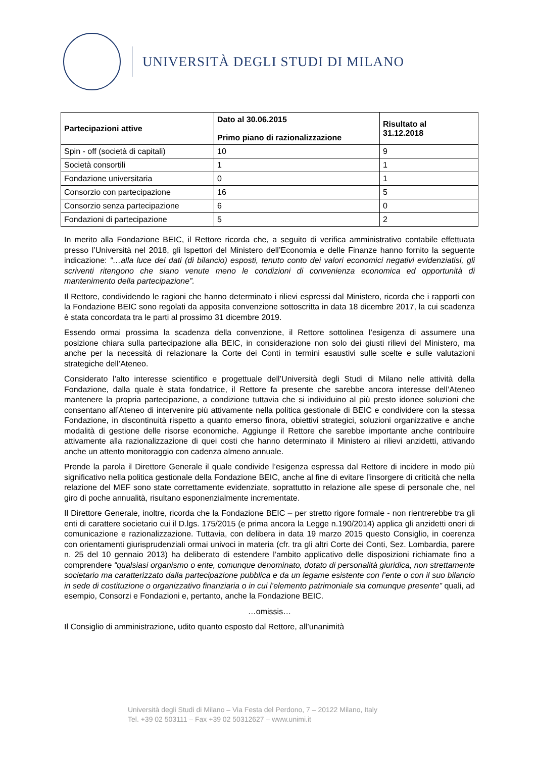UNIVERSITÀ DEGLI STUDI DI MILANO
| Partecipazioni attive | Dato al 30.06.2015 Primo piano di razionalizzazione | Risultato al 31.12.2018 |
| --- | --- | --- |
| Spin - off (società di capitali) | 10 | 9 |
| Società consortili | 1 | 1 |
| Fondazione universitaria | 0 | 1 |
| Consorzio con partecipazione | 16 | 5 |
| Consorzio senza partecipazione | 6 | 0 |
| Fondazioni di partecipazione | 5 | 2 |
In merito alla Fondazione BEIC, il Rettore ricorda che, a seguito di verifica amministrativo contabile effettuata presso l’Università nel 2018, gli Ispettori del Ministero dell’Economia e delle Finanze hanno fornito la seguente indicazione: “…alla luce dei dati (di bilancio) esposti, tenuto conto dei valori economici negativi evidenziatisi, gli scriventi ritengono che siano venute meno le condizioni di convenienza economica ed opportunità di mantenimento della partecipazione”.
Il Rettore, condividendo le ragioni che hanno determinato i rilievi espressi dal Ministero, ricorda che i rapporti con la Fondazione BEIC sono regolati da apposita convenzione sottoscritta in data 18 dicembre 2017, la cui scadenza è stata concordata tra le parti al prossimo 31 dicembre 2019.
Essendo ormai prossima la scadenza della convenzione, il Rettore sottolinea l’esigenza di assumere una posizione chiara sulla partecipazione alla BEIC, in considerazione non solo dei giusti rilievi del Ministero, ma anche per la necessità di relazionare la Corte dei Conti in termini esaustivi sulle scelte e sulle valutazioni strategiche dell’Ateneo.
Considerato l’alto interesse scientifico e progettuale dell’Università degli Studi di Milano nelle attività della Fondazione, dalla quale è stata fondatrice, il Rettore fa presente che sarebbe ancora interesse dell’Ateneo mantenere la propria partecipazione, a condizione tuttavia che si individuino al più presto idonee soluzioni che consentano all’Ateneo di intervenire più attivamente nella politica gestionale di BEIC e condividere con la stessa Fondazione, in discontinuità rispetto a quanto emerso finora, obiettivi strategici, soluzioni organizzative e anche modalità di gestione delle risorse economiche. Aggiunge il Rettore che sarebbe importante anche contribuire attivamente alla razionalizzazione di quei costi che hanno determinato il Ministero ai rilievi anzidetti, attivando anche un attento monitoraggio con cadenza almeno annuale.
Prende la parola il Direttore Generale il quale condivide l’esigenza espressa dal Rettore di incidere in modo più significativo nella politica gestionale della Fondazione BEIC, anche al fine di evitare l’insorgere di criticità che nella relazione del MEF sono state correttamente evidenziate, soprattutto in relazione alle spese di personale che, nel giro di poche annualità, risultano esponenzialmente incrementate.
Il Direttore Generale, inoltre, ricorda che la Fondazione BEIC – per stretto rigore formale - non rientrerebbe tra gli enti di carattere societario cui il D.lgs. 175/2015 (e prima ancora la Legge n.190/2014) applica gli anzidetti oneri di comunicazione e razionalizzazione. Tuttavia, con delibera in data 19 marzo 2015 questo Consiglio, in coerenza con orientamenti giurisprudenziali ormai univoci in materia (cfr. tra gli altri Corte dei Conti, Sez. Lombardia, parere n. 25 del 10 gennaio 2013) ha deliberato di estendere l’ambito applicativo delle disposizioni richiamate fino a comprendere “qualsiasi organismo o ente, comunque denominato, dotato di personalità giuridica, non strettamente societario ma caratterizzato dalla partecipazione pubblica e da un legame esistente con l’ente o con il suo bilancio in sede di costituzione o organizzativo finanziaria o in cui l’elemento patrimoniale sia comunque presente” quali, ad esempio, Consorzi e Fondazioni e, pertanto, anche la Fondazione BEIC.
…omissis…
Il Consiglio di amministrazione, udito quanto esposto dal Rettore, all’unanimità
Università degli Studi di Milano – Via Festa del Perdono, 7 – 20122 Milano, Italy
Tel. +39 02 503111 – Fax +39 02 50312627 – www.unimi.it